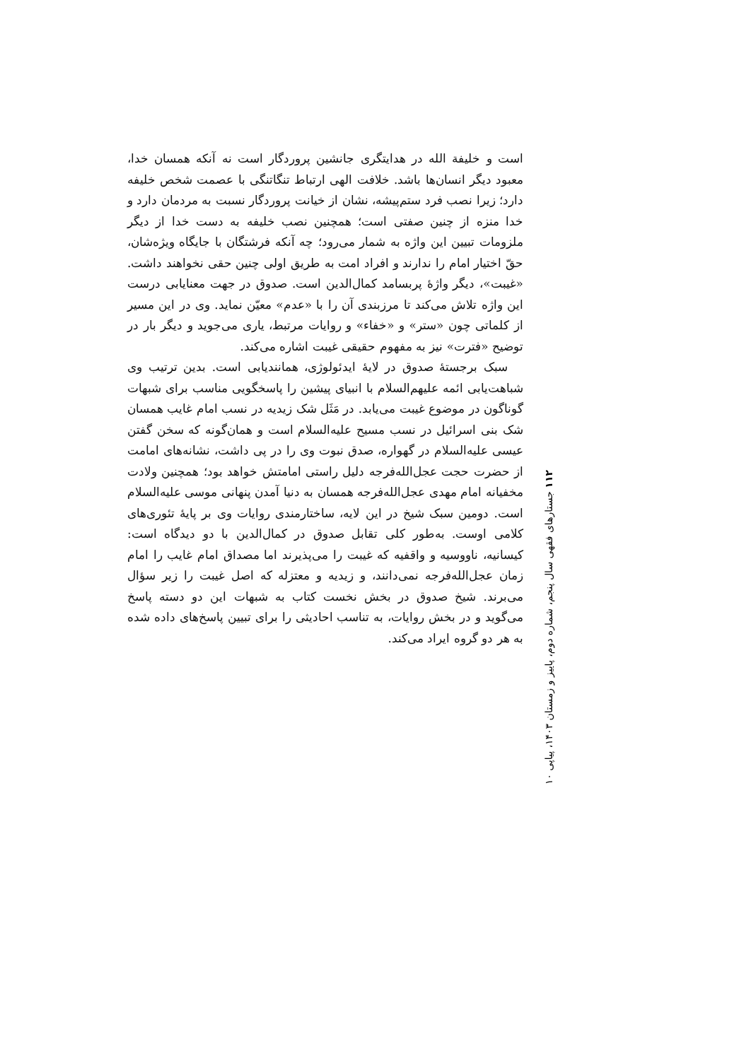است و خلیفة الله در هدایتگری جانشین پروردگار است نه آنکه همسان خدا، معبود دیگر انسان‌ها باشد. خلافت الهی ارتباط تنگاتنگی با عصمت شخص خلیفه دارد؛ زیرا نصب فرد ستم‌پیشه، نشان از خیانت پروردگار نسبت به مردمان دارد و خدا منزه از چنین صفتی است؛ همچنین نصب خلیفه به دست خدا از دیگر ملزومات تبیین این واژه به شمار می‌رود؛ چه آنکه فرشتگان با جایگاه ویژه‌شان، حقّ اختیار امام را ندارند و افراد امت به طریق اولی چنین حقی نخواهند داشت. «غیبت»، دیگر واژهٔ پربسامد کمال‌الدین است. صدوق در جهت معنایابی درست این واژه تلاش می‌کند تا مرزبندی آن را با «عدم» معیّن نماید. وی در این مسیر از کلماتی چون «ستر» و «خفاء» و روایات مرتبط، یاری می‌جوید و دیگر بار در توضیح «فترت» نیز به مفهوم حقیقی غیبت اشاره می‌کند.
سبک برجستهٔ صدوق در لایهٔ ایدئولوژی، همانندیابی است. بدین ترتیب وی شباهت‌یابی ائمه علیهم‌السلام با انبیای پیشین را پاسخگویی مناسب برای شبهات گوناگون در موضوع غیبت می‌یابد. در مَثَل شک زیدیه در نسب امام غایب همسان شک بنی اسرائیل در نسب مسیح علیه‌السلام است و همان‌گونه که سخن گفتن عیسی علیه‌السلام در گهواره، صدق نبوت وی را در پی داشت، نشانه‌های امامت از حضرت حجت عجل‌الله‌فرجه دلیل راستی امامتش خواهد بود؛ همچنین ولادت مخفیانه امام مهدی عجل‌الله‌فرجه همسان به دنیا آمدن پنهانی موسی علیه‌السلام است. دومین سبک شیخ در این لایه، ساختارمندی روایات وی بر پایهٔ تئوری‌های کلامی اوست. به‌طور کلی تقابل صدوق در کمال‌الدین با دو دیدگاه است: کیسانیه، ناووسیه و واقفیه که غیبت را می‌پذیرند اما مصداق امام غایب را امام زمان عجل‌الله‌فرجه نمی‌دانند، و زیدیه و معتزله که اصل غیبت را زیر سؤال می‌برند. شیخ صدوق در بخش نخست کتاب به شبهات این دو دسته پاسخ می‌گوید و در بخش روایات، به تناسب احادیثی را برای تبیین پاسخ‌های داده شده به هر دو گروه ایراد می‌کند.
۱۱۲ جستارهای فقهی سال پنجم، شماره دوم، پاییز و زمستان ۱۴۰۳، پیاپی ۱۰